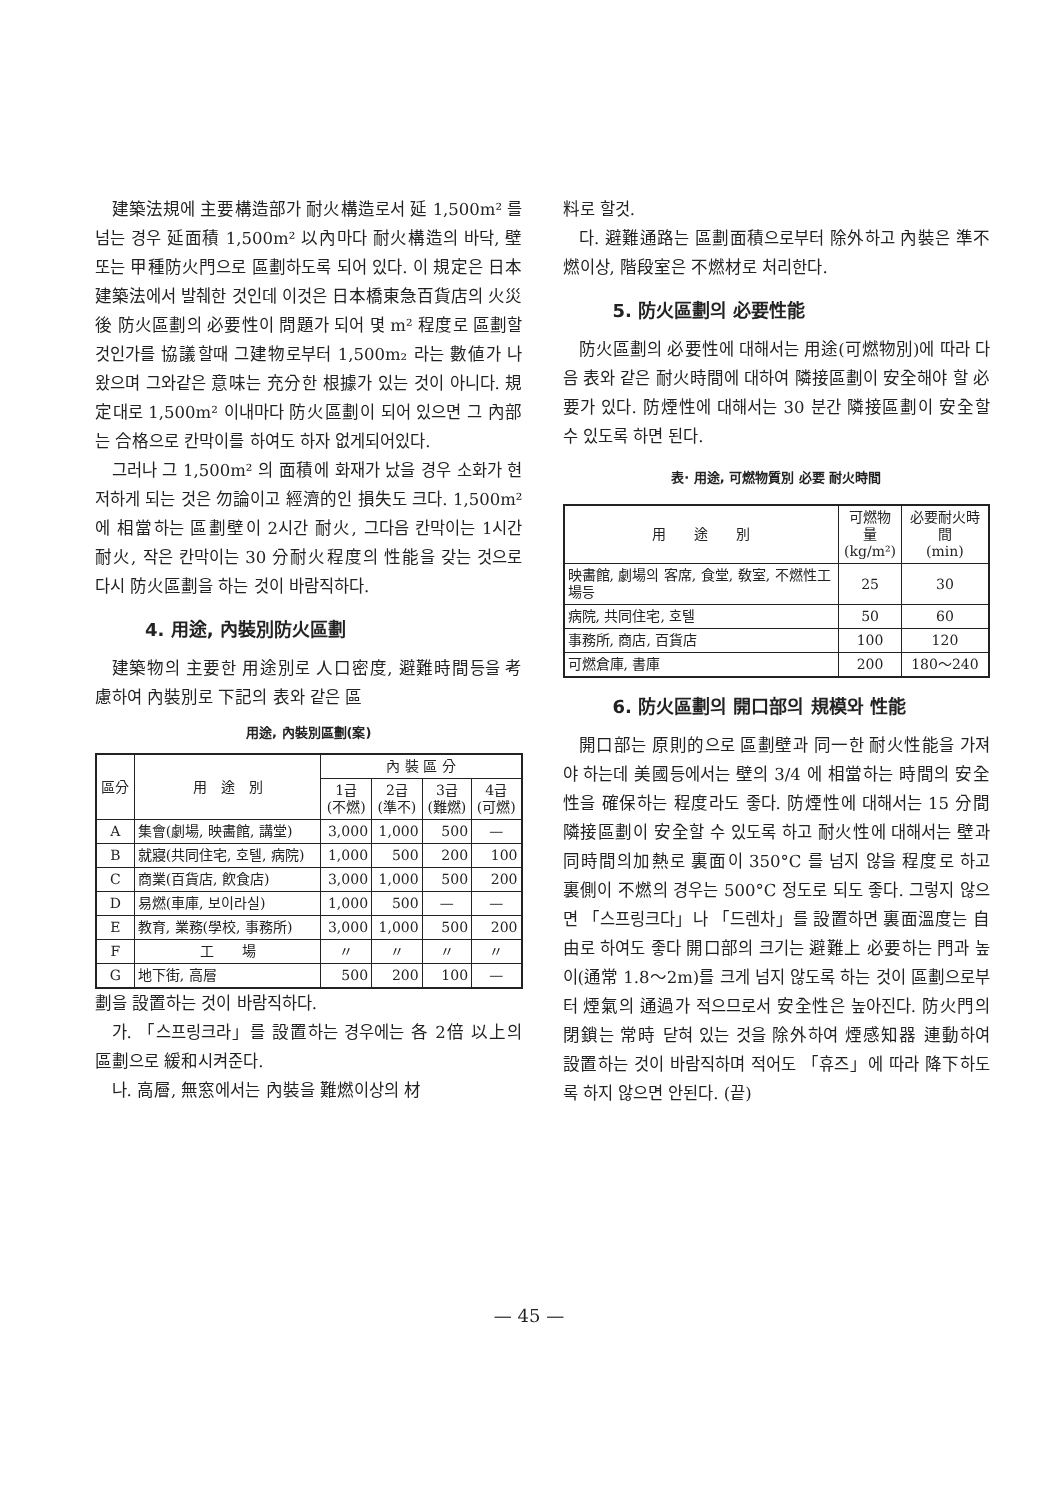建築法規에 主要構造部가 耐火構造로서 延 1,500m² 를 넘는 경우 延面積 1,500m² 以內마다 耐火構造의 바닥, 壁 또는 甲種防火門으로 區劃하도록 되어 있다. 이 規定은 日本 建築法에서 발췌한 것인데 이것은 日本橋東急百貨店의 火災後 防火區劃의 必要性이 問題가 되어 몇 m² 程度로 區劃할 것인가를 協議할때 그建物로부터 1,500m₂ 라는 數値가 나왔으며 그와같은 意味는 充分한 根據가 있는 것이 아니다. 規定대로 1,500m² 이내마다 防火區劃이 되어 있으면 그 內部는 合格으로 칸막이를 하여도 하자 없게되어있다.
그러나 그 1,500m² 의 面積에 화재가 났을 경우 소화가 현저하게 되는 것은 勿論이고 經濟的인 損失도 크다. 1,500m² 에 相當하는 區劃壁이 2시간 耐火, 그다음 칸막이는 1시간 耐火, 작은 칸막이는 30 分耐火程度의 性能을 갖는 것으로 다시 防火區劃을 하는 것이 바람직하다.
4. 用途, 內裝別防火區劃
建築物의 主要한 用途別로 人口密度, 避難時間등을 考慮하여 內裝別로 下記의 表와 같은 區
用途, 內裝別區劃(案)
| 區分 | 用 途 別 | 內 裝 區 分 | | | |
| --- | --- | --- | --- | --- | --- |
| | | 1급 (不燃) | 2급 (準不) | 3급 (難燃) | 4급 (可燃) |
| A | 集會(劇場, 映畵館, 講堂) | 3,000 | 1,000 | 500 | — |
| B | 就寢(共同住宅, 호텔, 病院) | 1,000 | 500 | 200 | 100 |
| C | 商業(百貨店, 飮食店) | 3,000 | 1,000 | 500 | 200 |
| D | 易燃(車庫, 보이라실) | 1,000 | 500 | — | — |
| E | 教育, 業務(學校, 事務所) | 3,000 | 1,000 | 500 | 200 |
| F | 工 場 | 〃 | 〃 | 〃 | 〃 |
| G | 地下街, 高層 | 500 | 200 | 100 | — |
劃을 設置하는 것이 바람직하다.
가. 「스프링크라」를 設置하는 경우에는 各 2倍 以上의 區劃으로 緩和시켜준다.
나. 高層, 無窓에서는 內裝을 難燃이상의 材
料로 할것.
다. 避難通路는 區劃面積으로부터 除外하고 內裝은 準不燃이상, 階段室은 不燃材로 처리한다.
5. 防火區劃의 必要性能
防火區劃의 必要性에 대해서는 用途(可燃物別)에 따라 다음 表와 같은 耐火時間에 대하여 隣接區劃이 安全해야 할 必要가 있다. 防煙性에 대해서는 30 분간 隣接區劃이 安全할 수 있도록 하면 된다.
表· 用途, 可燃物質別 必要 耐火時間
| 用 途 別 | 可燃物量 (kg/m²) | 必要耐火時間 (min) |
| --- | --- | --- |
| 映畵館, 劇場의 客席, 食堂, 敎室, 不燃性工場등 | 25 | 30 |
| 病院, 共同住宅, 호텔 | 50 | 60 |
| 事務所, 商店, 百貨店 | 100 | 120 |
| 可燃倉庫, 書庫 | 200 | 180〜240 |
6. 防火區劃의 開口部의 規模와 性能
開口部는 原則的으로 區劃壁과 同一한 耐火性能을 가져야 하는데 美國등에서는 壁의 3/4 에 相當하는 時間의 安全性을 確保하는 程度라도 좋다. 防煙性에 대해서는 15 分間 隣接區劃이 安全할 수 있도록 하고 耐火性에 대해서는 壁과 同時間의加熱로 裏面이 350°C 를 넘지 않을 程度로 하고 裏側이 不燃의 경우는 500°C 정도로 되도 좋다. 그렇지 않으면 「스프링크다」나 「드렌차」를 設置하면 裏面溫度는 自由로 하여도 좋다 開口部의 크기는 避難上 必要하는 門과 높이(通常 1.8〜2m)를 크게 넘지 않도록 하는 것이 區劃으로부터 煙氣의 通過가 적으므로서 安全性은 높아진다. 防火門의 閉鎖는 常時 닫혀 있는 것을 除外하여 煙感知器 連動하여 設置하는 것이 바람직하며 적어도 「휴즈」에 따라 降下하도록 하지 않으면 안된다. (끝)
— 45 —